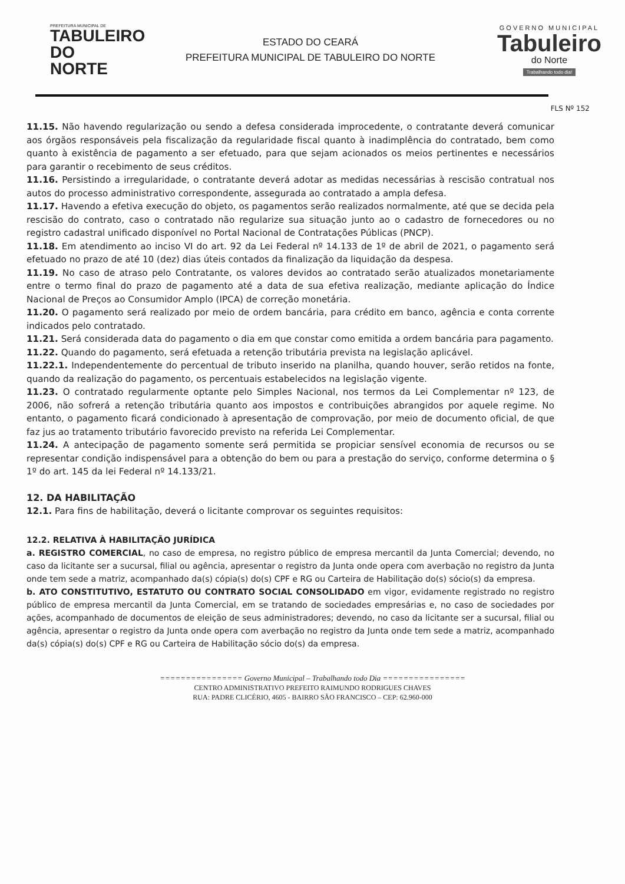PREFEITURA MUNICIPAL DE
TABULEIRO
DO NORTE
ESTADO DO CEARÁ
PREFEITURA MUNICIPAL DE TABULEIRO DO NORTE
GOVERNO MUNICIPAL
Tabuleiro
do Norte
Trabalhando todo dia!
FLS Nº 152
11.15. Não havendo regularização ou sendo a defesa considerada improcedente, o contratante deverá comunicar aos órgãos responsáveis pela fiscalização da regularidade fiscal quanto à inadimplência do contratado, bem como quanto à existência de pagamento a ser efetuado, para que sejam acionados os meios pertinentes e necessários para garantir o recebimento de seus créditos.
11.16. Persistindo a irregularidade, o contratante deverá adotar as medidas necessárias à rescisão contratual nos autos do processo administrativo correspondente, assegurada ao contratado a ampla defesa.
11.17. Havendo a efetiva execução do objeto, os pagamentos serão realizados normalmente, até que se decida pela rescisão do contrato, caso o contratado não regularize sua situação junto ao o cadastro de fornecedores ou no registro cadastral unificado disponível no Portal Nacional de Contratações Públicas (PNCP).
11.18. Em atendimento ao inciso VI do art. 92 da Lei Federal nº 14.133 de 1º de abril de 2021, o pagamento será efetuado no prazo de até 10 (dez) dias úteis contados da finalização da liquidação da despesa.
11.19. No caso de atraso pelo Contratante, os valores devidos ao contratado serão atualizados monetariamente entre o termo final do prazo de pagamento até a data de sua efetiva realização, mediante aplicação do Índice Nacional de Preços ao Consumidor Amplo (IPCA) de correção monetária.
11.20. O pagamento será realizado por meio de ordem bancária, para crédito em banco, agência e conta corrente indicados pelo contratado.
11.21. Será considerada data do pagamento o dia em que constar como emitida a ordem bancária para pagamento.
11.22. Quando do pagamento, será efetuada a retenção tributária prevista na legislação aplicável.
11.22.1. Independentemente do percentual de tributo inserido na planilha, quando houver, serão retidos na fonte, quando da realização do pagamento, os percentuais estabelecidos na legislação vigente.
11.23. O contratado regularmente optante pelo Simples Nacional, nos termos da Lei Complementar nº 123, de 2006, não sofrerá a retenção tributária quanto aos impostos e contribuições abrangidos por aquele regime. No entanto, o pagamento ficará condicionado à apresentação de comprovação, por meio de documento oficial, de que faz jus ao tratamento tributário favorecido previsto na referida Lei Complementar.
11.24. A antecipação de pagamento somente será permitida se propiciar sensível economia de recursos ou se representar condição indispensável para a obtenção do bem ou para a prestação do serviço, conforme determina o § 1º do art. 145 da lei Federal nº 14.133/21.
12. DA HABILITAÇÃO
12.1. Para fins de habilitação, deverá o licitante comprovar os seguintes requisitos:
12.2. RELATIVA À HABILITAÇÃO JURÍDICA
a. REGISTRO COMERCIAL, no caso de empresa, no registro público de empresa mercantil da Junta Comercial; devendo, no caso da licitante ser a sucursal, filial ou agência, apresentar o registro da Junta onde opera com averbação no registro da Junta onde tem sede a matriz, acompanhado da(s) cópia(s) do(s) CPF e RG ou Carteira de Habilitação do(s) sócio(s) da empresa.
b. ATO CONSTITUTIVO, ESTATUTO OU CONTRATO SOCIAL CONSOLIDADO em vigor, evidamente registrado no registro público de empresa mercantil da Junta Comercial, em se tratando de sociedades empresárias e, no caso de sociedades por ações, acompanhado de documentos de eleição de seus administradores; devendo, no caso da licitante ser a sucursal, filial ou agência, apresentar o registro da Junta onde opera com averbação no registro da Junta onde tem sede a matriz, acompanhado da(s) cópia(s) do(s) CPF e RG ou Carteira de Habilitação sócio do(s) da empresa.
================ Governo Municipal – Trabalhando todo Dia ================
CENTRO ADMINISTRATIVO PREFEITO RAIMUNDO RODRIGUES CHAVES
RUA: PADRE CLICÉRIO, 4605 - BAIRRO SÃO FRANCISCO – CEP: 62.960-000